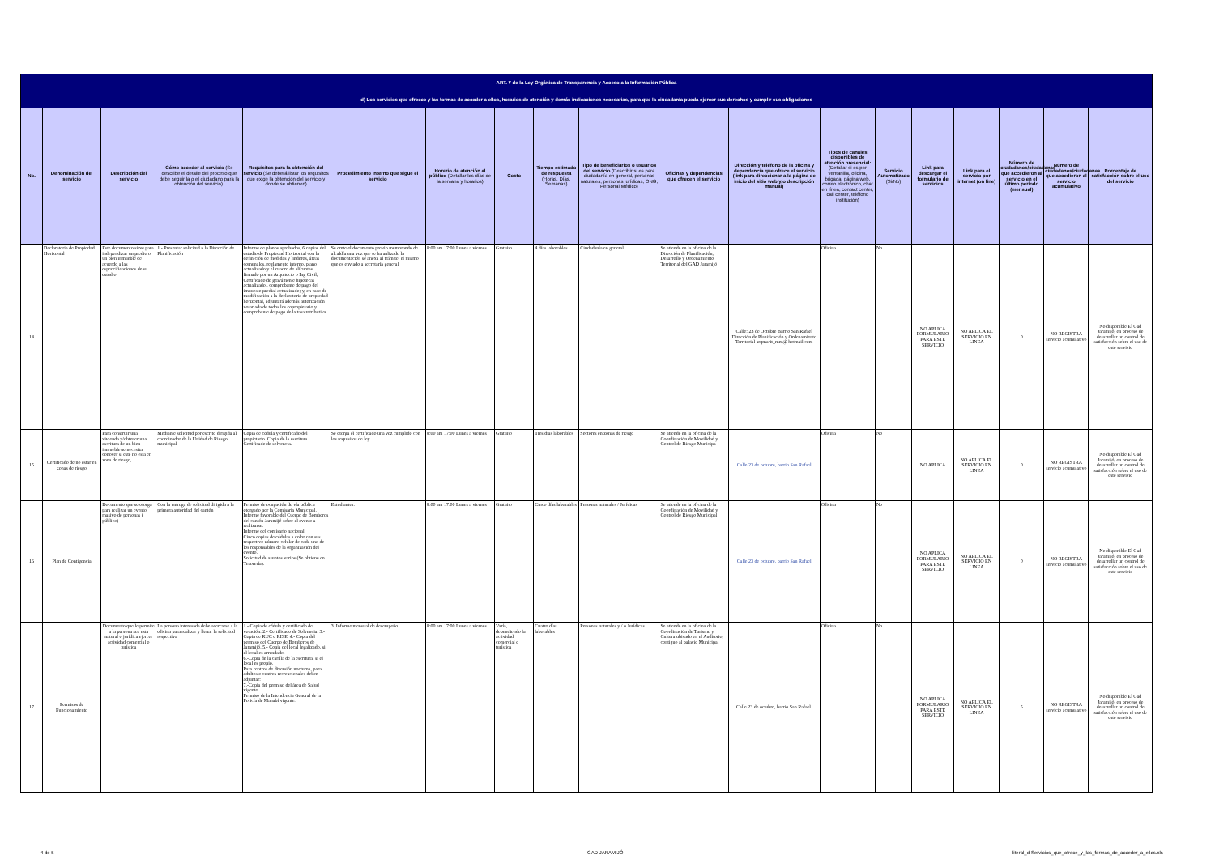| ART. 7 de la Ley Orgánica de Transparencia y Acceso a la Información Pública | | | | | | | | | | | | | | | | | | |
| d) Los servicios que ofrecce y las formas de acceder a ellos, horarios de atención y demás indicaciones necesarias, para que la ciudadanía pueda ejercer sus derechos y cumplir sus obligaciones | | | | | | | | | | | | | | | | | | |
| No. | Denominación del servicio | Descripción del servicio | Cómo acceder al servicio (Se describe el detalle del proceso que debe seguir la o el ciudadano para la obtención del servicio). | Requisitos para la obtención del servicio (Se deberá listar los requisitos que exige la obtención del servicio y donde se obtienen) | Procedimiento interno que sigue el servicio | Horario de atención al público (Detallar los días de la semana y horarios) | Costo | Tiempo estimado de respuesta (Horas, Días, Semanas) | Tipo de beneficiarios o usuarios del servicio (Describir si es para ciudadanía en general, personas naturales, personas jurídicas, ONG, Personal Médico) | Oficinas y dependencias que ofrecen el servicio | Dirección y teléfono de la oficina y dependencia que ofrece el servicio (link para direccionar a la página de inicio del sitio web y/o descripción manual) | Tipos de canales disponibles de atención presencial: (Detallar si es por ventanilla, oficina, brigada, página web, correo electrónico, chat en línea, contact center, call center, teléfono institución) | Servicio Automatizado (Si/No) | Link para descargar el formulario de servicios | Link para el servicio por internet (on line) | Número de ciudadanos/ciudadanas que accedieron al servicio en el último período (mensual) | Número de ciudadanos/ciudadanas que accedieron al servicio acumulativo | Porcentaje de satisfacción sobre el uso del servicio |
| 14 | Declaratoria de Propiedad Horizontal | Este documento sirve para independizar un predio o un bien inmueble de acuerdo a las especcificaciones de su estudio | 1.- Presentar solicitud a la Dirección de Planificación | Informe de planos aprobados, 6 copias del estudio de Propiedad Horizontal con la definición de medidas y linderos, áreas comunales, reglamento interno, plano actualizado y el cuadro de alícuotas firmado por un Arquitecto o Ing Civil, Certificado de gravámen e hipotecas actualizado , comprobante de pago del impuesto predial actualizado; y, en caso de modificación a la declaratoria de propiedad horizontal, adjuntará además autorización notariada de todos los copropietario y comprobante de pago de la tasa retributiva. | Se emte el documento previo memorando de alcaldía una vez que se ha anlizado la documentación se anexa al trámite, el mismo que es enviado a secretaría general | 8:00 am 17:00 Lunes a viernes | Gratuito | 4 días laborables | Ciudadanía en general | Se atiende en la oficina de la Dirección de Planificación, Desarrollo y Ordenamiento Territorial del GAD Jaramijó | Calle: 23 de Octubre Barrio San Rafael Dirección de Planificación y Ordenamiento Territorial arqmarit_mm@ hotmail.com | Oficina | No | NO APLICA FORMULARIO PARA ESTE SERVICIO | NO APLICA EL SERVICIO EN LINEA | 0 | NO REGISTRA servicio acumulativo | No disponible El Gad Jaramijó, en proceso de desarrollar un control de satisfacción sobre el uso de este servicio |
| 15 | Certificado de no estar en zonas de riesgo | Para construir una vivienda y/obtener una escritura de un bien inmueble se necesita conocer si este no esta en zona de riesgo, | Mediante solicitud por escrito dirigida al coordinador de la Unidad de Riesgo municipal | Copia de cédula y certificado del propietario. Copia de la escritura. Certificado de solvencia. | Se otorga el certificado una vez cumplido con los requisitos de ley | 8:00 am 17:00 Lunes a viernes | Gratuito | Tres días laborables | Sectores en zonas de riesgo | Se atiende en la oficina de la Coordinación de Movilidad y Control de Riesgo Municipa | Calle 23 de octubre, barrio San Rafael | Oficina | No | NO APLICA | NO APLICA EL SERVICIO EN LINEA | 0 | NO REGISTRA servicio acumulativo | No disponible El Gad Jaramijó, en proceso de desarrollar un control de satisfacción sobre el uso de este servicio |
| 16 | Plan de Contigencia | Documento que se otorga para realizar un evento masivo de personas ( público) | Con la entrega de solicitud dirigida a la primera autoridad del cantón | Permiso de ocupación de vía pública otorgado por la Comisaría Municipal. Informe favorable del Cuerpo de Bomberos del cantón Jaramijó sobre el evento a realizarse. Informe del comisario nacional Cinco copias de cédulas a color con sus respectivo número celular de cada uno de los responsables de la organización del evento. Solicitud de asuntos varios (Se obtiene en Tesorería). | Estudiantes. | 8:00 am 17:00 Lunes a viernes | Gratuito | Cinco días laborables | Personas naturales / Jurídicas | Se atiende en la oficina de la Coordinación de Movilidad y Control de Riesgo Municipal | Calle 23 de octubre, barrio San Rafael | Oficina | No | NO APLICA FORMULARIO PARA ESTE SERVICIO | NO APLICA EL SERVICIO EN LINEA | 0 | NO REGISTRA servicio acumulativo | No disponible El Gad Jaramijó, en proceso de desarrollar un control de satisfacción sobre el uso de este servicio |
| 17 | Permisos de Funcionamiento | Documento que le permite a la persona sea esta natural o jurídica ejercer actividad comercial o turística | La persona interesada debe acercarse a la oficina para realizar y llenar la solicitud respectiva | 1.- Copia de cédula y certificado de votación. 2.- Certificado de Solvencia. 3.- Copia de RUC o RISE. 4.- Copia del permiso del Cuerpo de Bomberos de Jaramijó. 5.- Copia del local legalizado, si el local es arrendado. 6.-Copia de la carilla de la escritura, si el local es propio. Para centros de diversión nocturna, para adultos o centros recreacionales deben adjuntar: 7.-Copia del permiso del área de Salud vigente. Permiso de la Intendencia General de la Policía de Manabí vigente. | 3. Informe mensual de desempeño. | 8:00 am 17:00 Lunes a viernes | Varía, dependiendo la actividad comercial o turística | Cuatro días laborables | Personas naturales y / o Jurídicas | Se atiende en la oficina de la Coordinación de Turismo y Cultura ubicado en el Auditorio, contiguo al palacio Municipal | Calle 23 de octubre, barrio San Rafael. | Oficina | No | NO APLICA FORMULARIO PARA ESTE SERVICIO | NO APLICA EL SERVICIO EN LINEA | 5 | NO REGISTRA servicio acumulativo | No disponible El Gad Jaramijó, en proceso de desarrollar un control de satisfacción sobre el uso de este servicio |
4 de 5 GAD JARAMIJÓ
literal_d-Servicios_que_ofrece_y_las_formas_de_acceder_a_ellos.xls